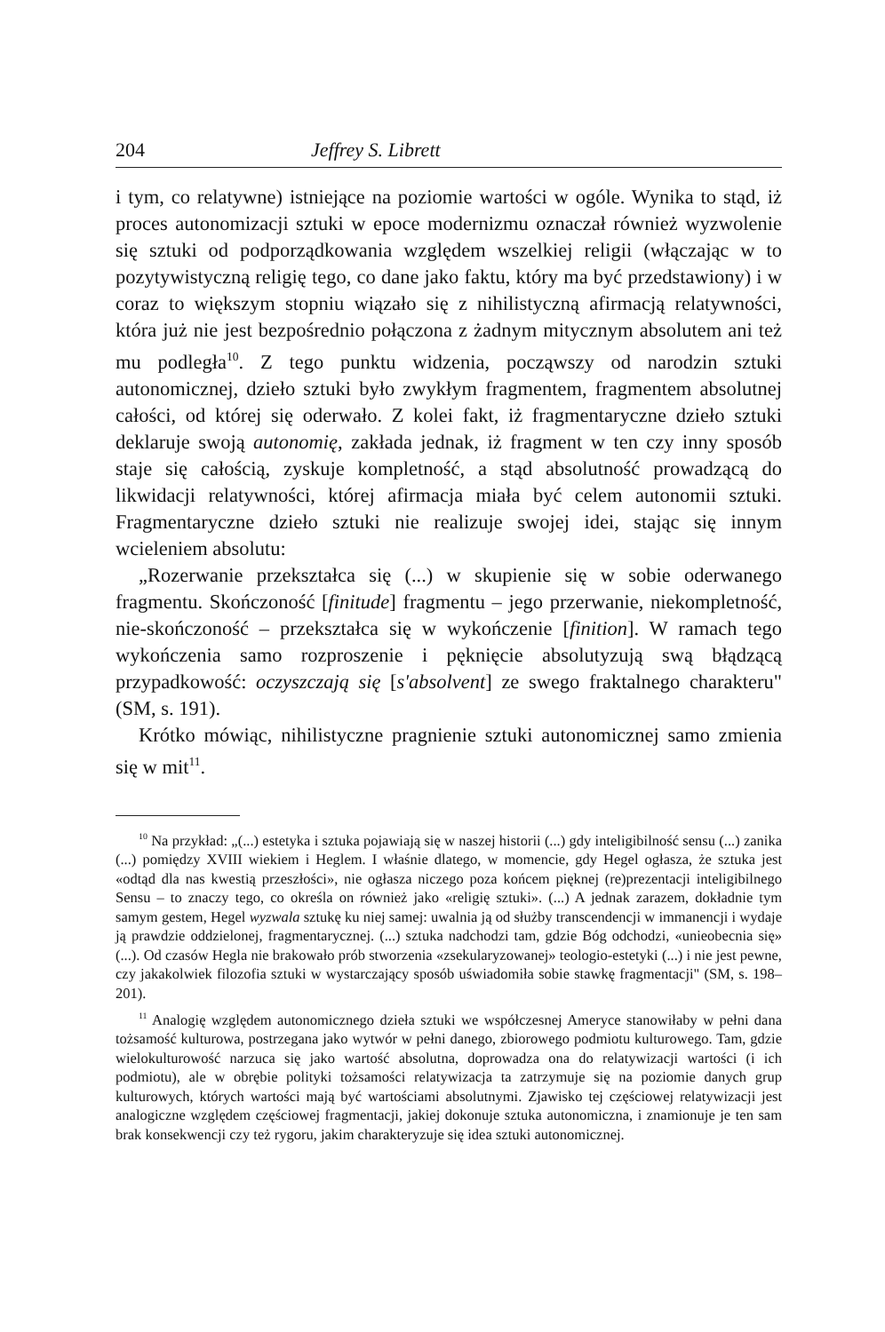204 Jeffrey S. Librett
i tym, co relatywne) istniejące na poziomie wartości w ogóle. Wynika to stąd, iż proces autonomizacji sztuki w epoce modernizmu oznaczał również wyzwolenie się sztuki od podporządkowania względem wszelkiej religii (włączając w to pozytywistyczną religię tego, co dane jako faktu, który ma być przedstawiony) i w coraz to większym stopniu wiązało się z nihilistyczną afirmacją relatywności, która już nie jest bezpośrednio połączona z żadnym mitycznym absolutem ani też mu podległa<sup>10</sup>. Z tego punktu widzenia, począwszy od narodzin sztuki autonomicznej, dzieło sztuki było zwykłym fragmentem, fragmentem absolutnej całości, od której się oderwało. Z kolei fakt, iż fragmentaryczne dzieło sztuki deklaruje swoją autonomię, zakłada jednak, iż fragment w ten czy inny sposób staje się całością, zyskuje kompletność, a stąd absolutność prowadzącą do likwidacji relatywności, której afirmacja miała być celem autonomii sztuki. Fragmentaryczne dzieło sztuki nie realizuje swojej idei, stając się innym wcieleniem absolutu:
„Rozerwanie przekształca się (...) w skupienie się w sobie oderwanego fragmentu. Skończoność [finitude] fragmentu – jego przerwanie, niekompletność, nie-skończoność – przekształca się w wykończenie [finition]. W ramach tego wykończenia samo rozproszenie i pęknięcie absolutyzują swą błądzącą przypadkowość: oczyszczają się [s'absolvent] ze swego fraktalnego charakteru" (SM, s. 191).
Krótko mówiąc, nihilistyczne pragnienie sztuki autonomicznej samo zmienia się w mit<sup>11</sup>.
<sup>10</sup> Na przykład: „(...) estetyka i sztuka pojawiają się w naszej historii (...) gdy inteligibilność sensu (...) zanika (...) pomiędzy XVIII wiekiem i Heglem. I właśnie dlatego, w momencie, gdy Hegel ogłasza, że sztuka jest «odtąd dla nas kwestią przeszłości», nie ogłasza niczego poza końcem pięknej (re)prezentacji inteligibilnego Sensu – to znaczy tego, co określa on również jako «religię sztuki». (...) A jednak zarazem, dokładnie tym samym gestem, Hegel wyzwala sztukę ku niej samej: uwalnia ją od służby transcendencji w immanencji i wydaje ją prawdzie oddzielonej, fragmentarycznej. (...) sztuka nadchodzi tam, gdzie Bóg odchodzi, «unieobecnia się» (...). Od czasów Hegla nie brakowało prób stworzenia «zsekularyzowanej» teologio-estetyki (...) i nie jest pewne, czy jakakolwiek filozofia sztuki w wystarczający sposób uświadomiła sobie stawkę fragmentacji" (SM, s. 198–201).
<sup>11</sup> Analogię względem autonomicznego dzieła sztuki we współczesnej Ameryce stanowiłaby w pełni dana tożsamość kulturowa, postrzegana jako wytwór w pełni danego, zbiorowego podmiotu kulturowego. Tam, gdzie wielokulturowość narzuca się jako wartość absolutna, doprowadza ona do relatywizacji wartości (i ich podmiotu), ale w obrębie polityki tożsamości relatywizacja ta zatrzymuje się na poziomie danych grup kulturowych, których wartości mają być wartościami absolutnymi. Zjawisko tej częściowej relatywizacji jest analogiczne względem częściowej fragmentacji, jakiej dokonuje sztuka autonomiczna, i znamionuje je ten sam brak konsekwencji czy też rygoru, jakim charakteryzuje się idea sztuki autonomicznej.